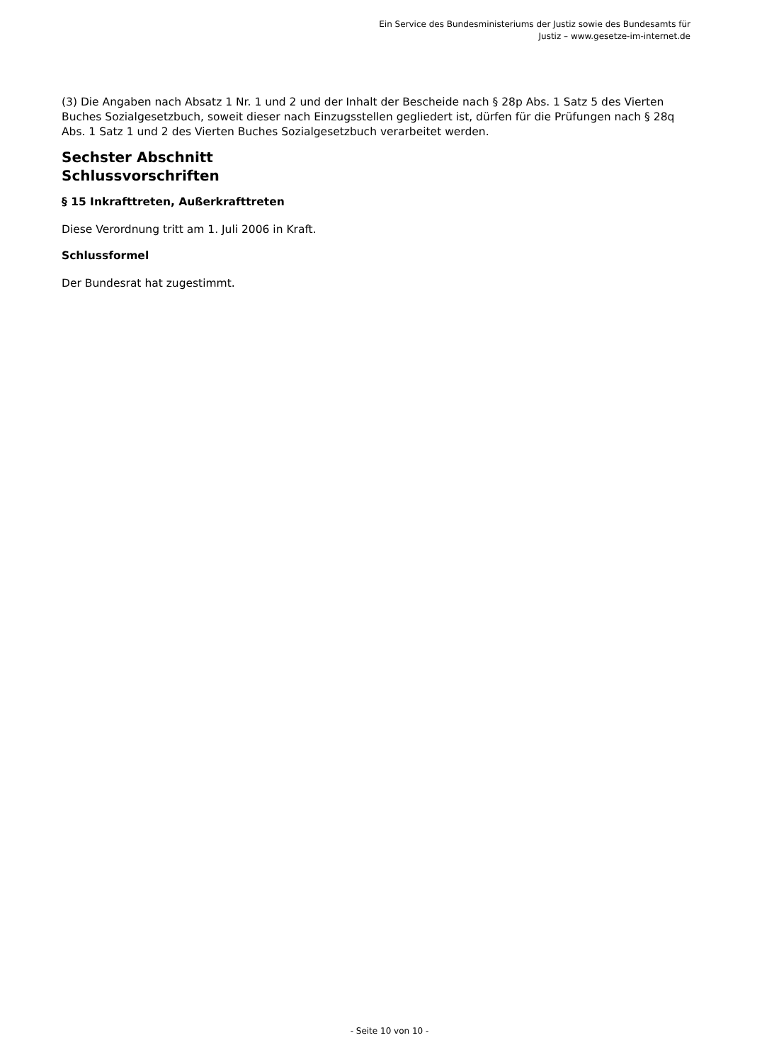Ein Service des Bundesministeriums der Justiz sowie des Bundesamts für
Justiz – www.gesetze-im-internet.de
(3) Die Angaben nach Absatz 1 Nr. 1 und 2 und der Inhalt der Bescheide nach § 28p Abs. 1 Satz 5 des Vierten Buches Sozialgesetzbuch, soweit dieser nach Einzugsstellen gegliedert ist, dürfen für die Prüfungen nach § 28q Abs. 1 Satz 1 und 2 des Vierten Buches Sozialgesetzbuch verarbeitet werden.
Sechster Abschnitt
Schlussvorschriften
§ 15 Inkrafttreten, Außerkrafttreten
Diese Verordnung tritt am 1. Juli 2006 in Kraft.
Schlussformel
Der Bundesrat hat zugestimmt.
- Seite 10 von 10 -